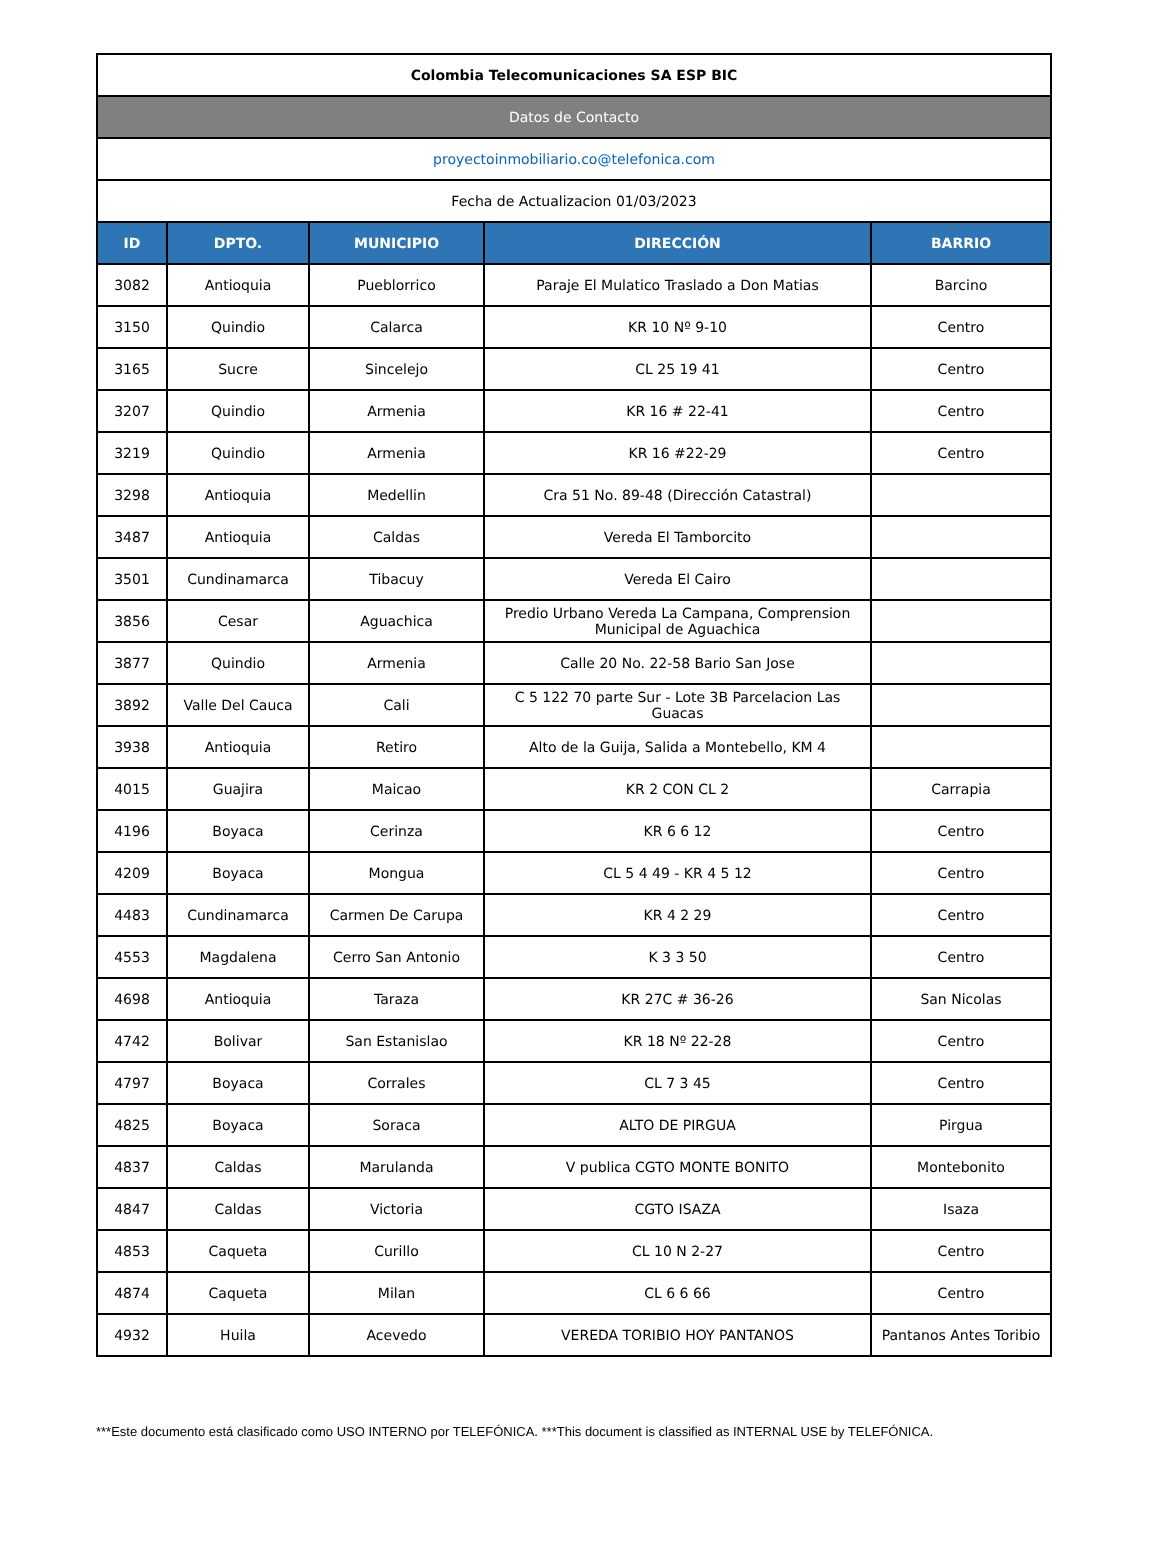| Colombia Telecomunicaciones SA ESP BIC | | | | |
| Datos de Contacto | | | | |
| proyectoinmobiliario.co@telefonica.com | | | | |
| Fecha de Actualizacion 01/03/2023 | | | | |
| ID | DPTO. | MUNICIPIO | DIRECCIÓN | BARRIO |
| 3082 | Antioquia | Pueblorrico | Paraje El Mulatico Traslado a Don Matias | Barcino |
| 3150 | Quindio | Calarca | KR 10 Nº 9-10 | Centro |
| 3165 | Sucre | Sincelejo | CL 25 19 41 | Centro |
| 3207 | Quindio | Armenia | KR 16 # 22-41 | Centro |
| 3219 | Quindio | Armenia | KR 16 #22-29 | Centro |
| 3298 | Antioquia | Medellin | Cra 51 No. 89-48 (Dirección Catastral) | |
| 3487 | Antioquia | Caldas | Vereda El Tamborcito | |
| 3501 | Cundinamarca | Tibacuy | Vereda El Cairo | |
| 3856 | Cesar | Aguachica | Predio Urbano Vereda La Campana, Comprension Municipal de Aguachica | |
| 3877 | Quindio | Armenia | Calle 20 No. 22-58 Bario San Jose | |
| 3892 | Valle Del Cauca | Cali | C 5 122 70 parte Sur - Lote 3B Parcelacion Las Guacas | |
| 3938 | Antioquia | Retiro | Alto de la Guija, Salida a Montebello, KM 4 | |
| 4015 | Guajira | Maicao | KR 2 CON CL 2 | Carrapia |
| 4196 | Boyaca | Cerinza | KR 6 6 12 | Centro |
| 4209 | Boyaca | Mongua | CL 5 4 49 - KR 4 5 12 | Centro |
| 4483 | Cundinamarca | Carmen De Carupa | KR 4 2 29 | Centro |
| 4553 | Magdalena | Cerro San Antonio | K 3 3 50 | Centro |
| 4698 | Antioquia | Taraza | KR 27C # 36-26 | San Nicolas |
| 4742 | Bolivar | San Estanislao | KR 18 Nº 22-28 | Centro |
| 4797 | Boyaca | Corrales | CL 7 3 45 | Centro |
| 4825 | Boyaca | Soraca | ALTO DE PIRGUA | Pirgua |
| 4837 | Caldas | Marulanda | V publica CGTO MONTE BONITO | Montebonito |
| 4847 | Caldas | Victoria | CGTO ISAZA | Isaza |
| 4853 | Caqueta | Curillo | CL 10 N 2-27 | Centro |
| 4874 | Caqueta | Milan | CL 6 6 66 | Centro |
| 4932 | Huila | Acevedo | VEREDA TORIBIO HOY PANTANOS | Pantanos Antes Toribio |
***Este documento está clasificado como USO INTERNO por TELEFÓNICA. ***This document is classified as INTERNAL USE by TELEFÓNICA.